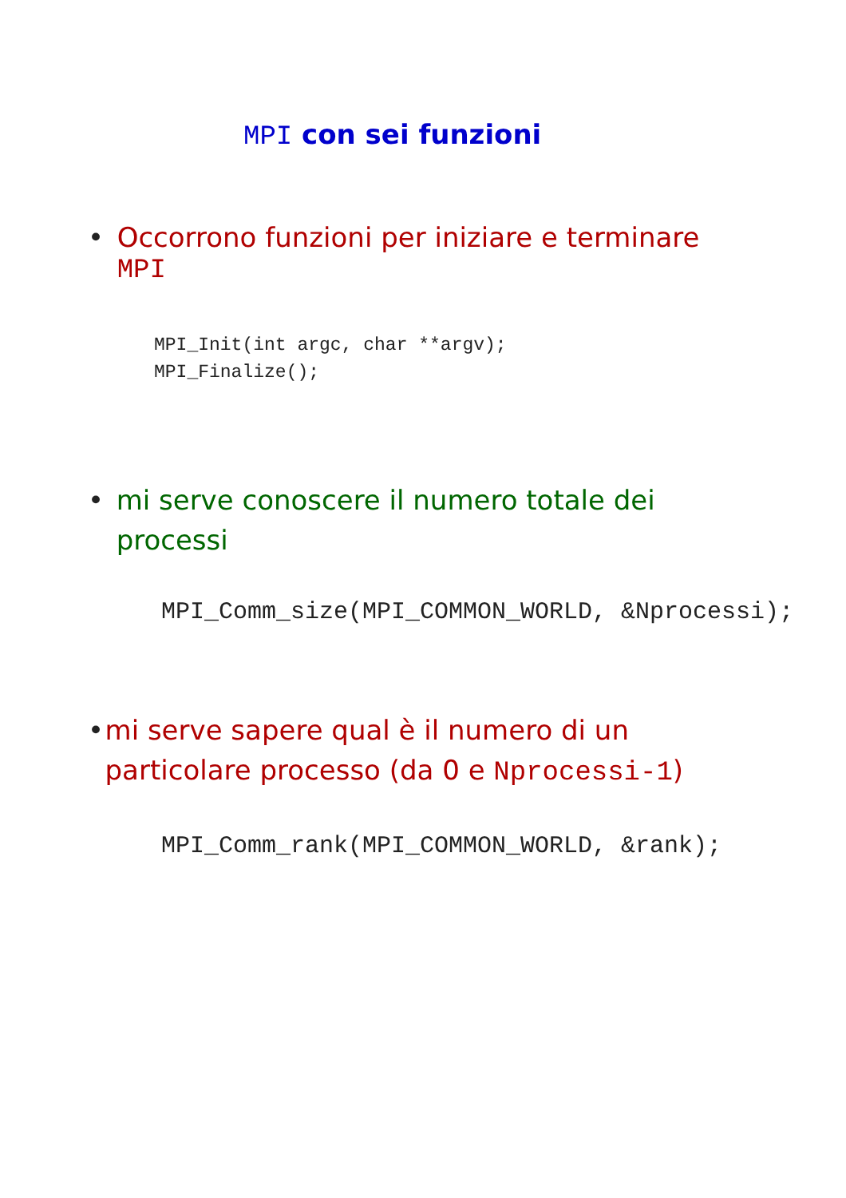MPI con sei funzioni
• Occorrono funzioni per iniziare e terminare MPI
MPI_Init(int argc, char **argv);
MPI_Finalize();
• mi serve conoscere il numero totale dei processi
MPI_Comm_size(MPI_COMMON_WORLD, &Nprocessi);
• mi serve sapere qual è il numero di un particolare processo (da 0 e Nprocessi-1)
MPI_Comm_rank(MPI_COMMON_WORLD, &rank);